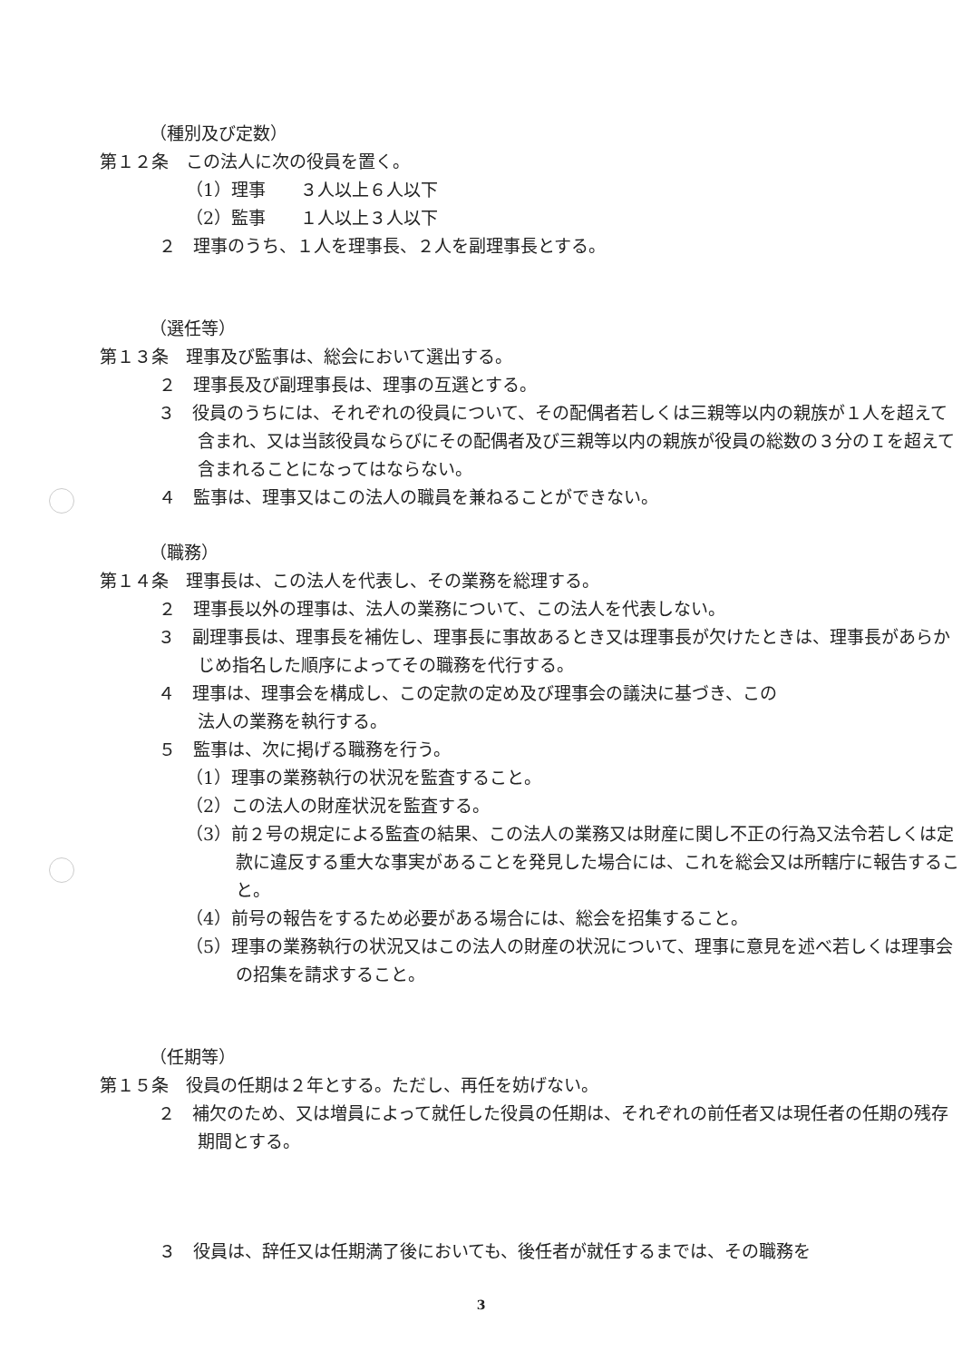（種別及び定数）
第１２条　この法人に次の役員を置く。
（1）理事　　３人以上６人以下
（2）監事　　１人以上３人以下
２　理事のうち、１人を理事長、２人を副理事長とする。
（選任等）
第１３条　理事及び監事は、総会において選出する。
２　理事長及び副理事長は、理事の互選とする。
３　役員のうちには、それぞれの役員について、その配偶者若しくは三親等以内の親族が１人を超えて含まれ、又は当該役員ならびにその配偶者及び三親等以内の親族が役員の総数の３分のＩを超えて含まれることになってはならない。
４　監事は、理事又はこの法人の職員を兼ねることができない。
（職務）
第１４条　理事長は、この法人を代表し、その業務を総理する。
２　理事長以外の理事は、法人の業務について、この法人を代表しない。
３　副理事長は、理事長を補佐し、理事長に事故あるとき又は理事長が欠けたときは、理事長があらかじめ指名した順序によってその職務を代行する。
４　理事は、理事会を構成し、この定款の定め及び理事会の議決に基づき、この
法人の業務を執行する。
５　監事は、次に掲げる職務を行う。
（1）理事の業務執行の状況を監査すること。
（2）この法人の財産状況を監査する。
（3）前２号の規定による監査の結果、この法人の業務又は財産に関し不正の行為又法令若しくは定款に違反する重大な事実があることを発見した場合には、これを総会又は所轄庁に報告すること。
（4）前号の報告をするため必要がある場合には、総会を招集すること。
（5）理事の業務執行の状況又はこの法人の財産の状況について、理事に意見を述べ若しくは理事会の招集を請求すること。
（任期等）
第１５条　役員の任期は２年とする。ただし、再任を妨げない。
２　補欠のため、又は増員によって就任した役員の任期は、それぞれの前任者又は現任者の任期の残存期間とする。
３　役員は、辞任又は任期満了後においても、後任者が就任するまでは、その職務を
3